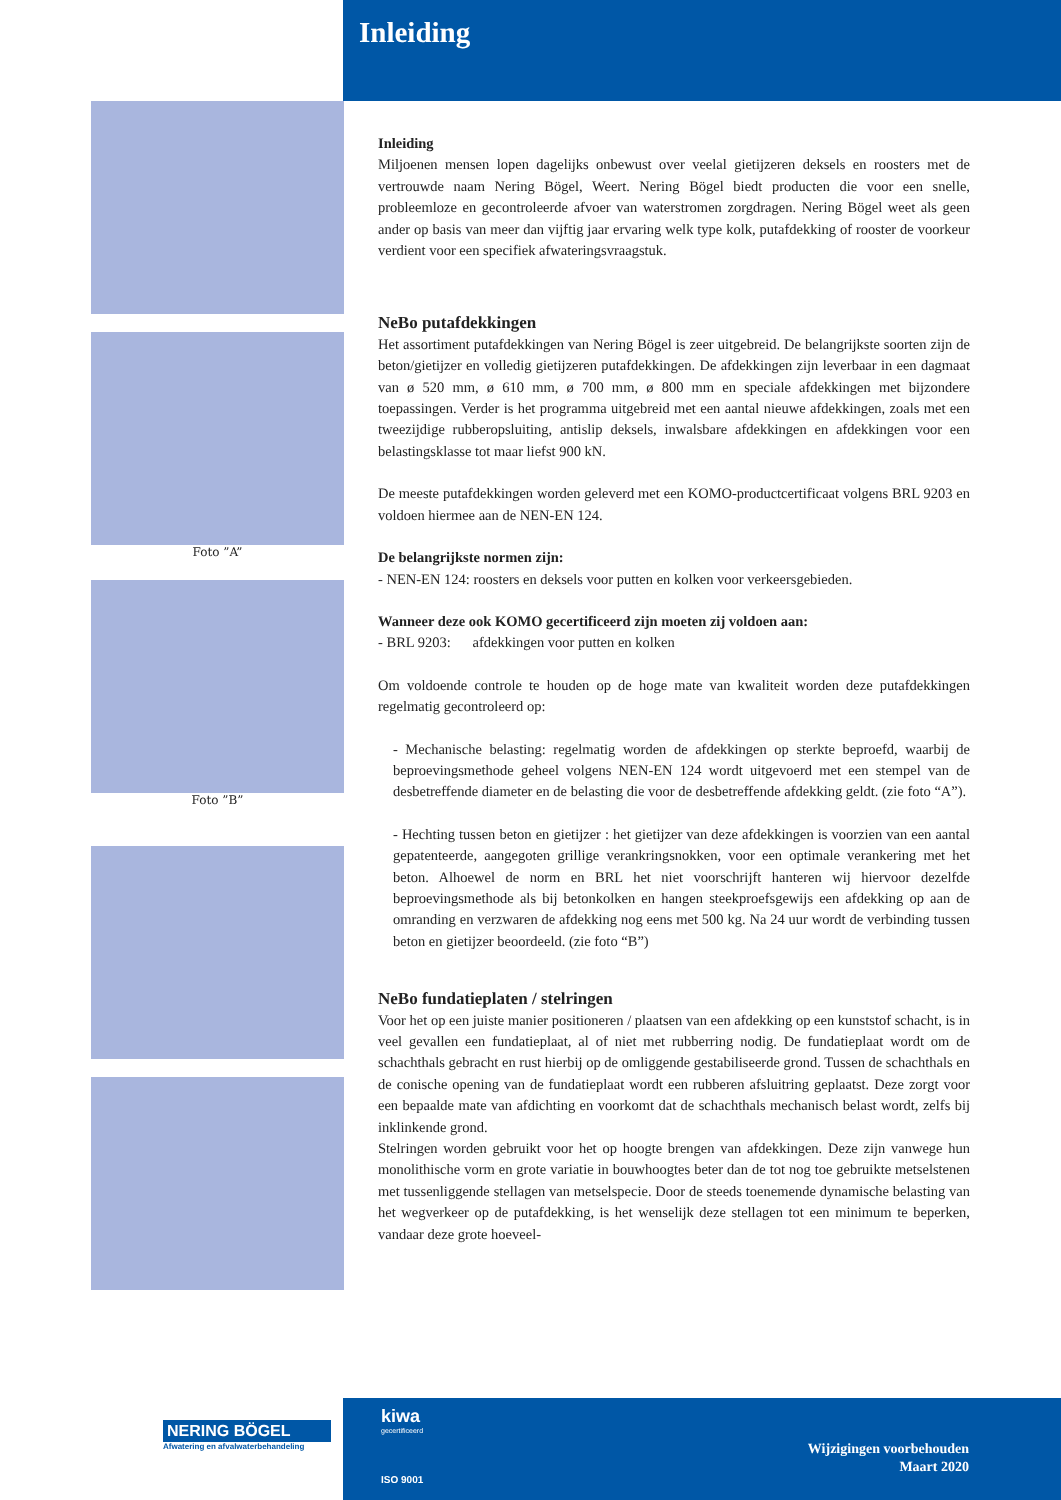Inleiding
Foto ”A”
Foto ”B”
Inleiding
Miljoenen mensen lopen dagelijks onbewust over veelal gietijzeren deksels en roosters met de vertrouwde naam Nering Bögel, Weert. Nering Bögel biedt producten die voor een snelle, probleemloze en gecontroleerde afvoer van waterstromen zorgdragen. Nering Bögel weet als geen ander op basis van meer dan vijftig jaar ervaring welk type kolk, putafdekking of rooster de voorkeur verdient voor een specifiek afwateringsvraagstuk.
NeBo putafdekkingen
Het assortiment putafdekkingen van Nering Bögel is zeer uitgebreid. De belangrijkste soorten zijn de beton/gietijzer en volledig gietijzeren putafdekkingen. De afdekkingen zijn leverbaar in een dagmaat van ø 520 mm, ø 610 mm, ø 700 mm, ø 800 mm en speciale afdekkingen met bijzondere toepassingen. Verder is het programma uitgebreid met een aantal nieuwe afdekkingen, zoals met een tweezijdige rubberopsluiting, antislip deksels, inwalsbare afdekkingen en afdekkingen voor een belastingsklasse tot maar liefst 900 kN.
De meeste putafdekkingen worden geleverd met een KOMO-productcertificaat volgens BRL 9203 en voldoen hiermee aan de NEN-EN 124.
De belangrijkste normen zijn:
- NEN-EN 124: roosters en deksels voor putten en kolken voor verkeersgebieden.
Wanneer deze ook KOMO gecertificeerd zijn moeten zij voldoen aan:
- BRL 9203: afdekkingen voor putten en kolken
Om voldoende controle te houden op de hoge mate van kwaliteit worden deze putafdekkingen regelmatig gecontroleerd op:
- Mechanische belasting: regelmatig worden de afdekkingen op sterkte beproefd, waarbij de beproevingsmethode geheel volgens NEN-EN 124 wordt uitgevoerd met een stempel van de desbetreffende diameter en de belasting die voor de desbetreffende afdekking geldt. (zie foto “A”).
- Hechting tussen beton en gietijzer : het gietijzer van deze afdekkingen is voorzien van een aantal gepatenteerde, aangegoten grillige verankringsnokken, voor een optimale verankering met het beton. Alhoewel de norm en BRL het niet voorschrijft hanteren wij hiervoor dezelfde beproevingsmethode als bij betonkolken en hangen steekproefsgewijs een afdekking op aan de omranding en verzwaren de afdekking nog eens met 500 kg. Na 24 uur wordt de verbinding tussen beton en gietijzer beoordeeld. (zie foto “B”)
NeBo fundatieplaten / stelringen
Voor het op een juiste manier positioneren / plaatsen van een afdekking op een kunststof schacht, is in veel gevallen een fundatieplaat, al of niet met rubberring nodig. De fundatieplaat wordt om de schachthals gebracht en rust hierbij op de omliggende gestabiliseerde grond. Tussen de schachthals en de conische opening van de fundatieplaat wordt een rubberen afsluitring geplaatst. Deze zorgt voor een bepaalde mate van afdichting en voorkomt dat de schachthals mechanisch belast wordt, zelfs bij inklinkende grond.
Stelringen worden gebruikt voor het op hoogte brengen van afdekkingen. Deze zijn vanwege hun monolithische vorm en grote variatie in bouwhoogtes beter dan de tot nog toe gebruikte metselstenen met tussenliggende stellagen van metselspecie. Door de steeds toenemende dynamische belasting van het wegverkeer op de putafdekking, is het wenselijk deze stellagen tot een minimum te beperken, vandaar deze grote hoeveel-
NERING BÖGEL
Afwatering en afvalwaterbehandeling
kiwa
gecertificeerd
ISO 9001
Wijzigingen voorbehouden
Maart 2020